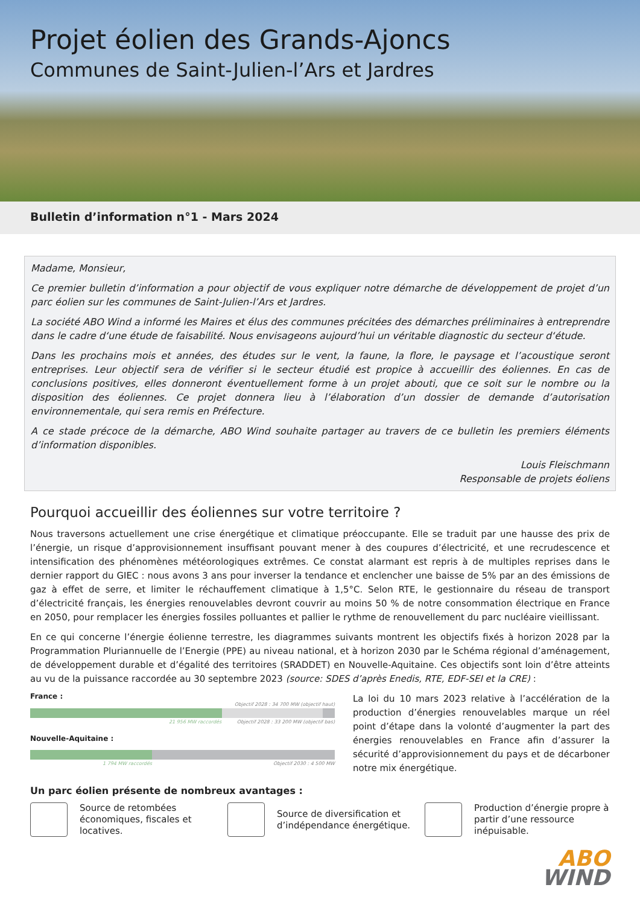Projet éolien des Grands-Ajoncs
Communes de Saint-Julien-l’Ars et Jardres
Bulletin d’information n°1 - Mars 2024
Madame, Monsieur,
Ce premier bulletin d’information a pour objectif de vous expliquer notre démarche de développement de projet d’un parc éolien sur les communes de Saint-Julien-l’Ars et Jardres.
La société ABO Wind a informé les Maires et élus des communes précitées des démarches préliminaires à entreprendre dans le cadre d‘une étude de faisabilité. Nous envisageons aujourd’hui un véritable diagnostic du secteur d‘étude.
Dans les prochains mois et années, des études sur le vent, la faune, la flore, le paysage et l’acoustique seront entreprises. Leur objectif sera de vérifier si le secteur étudié est propice à accueillir des éoliennes. En cas de conclusions positives, elles donneront éventuellement forme à un projet abouti, que ce soit sur le nombre ou la disposition des éoliennes. Ce projet donnera lieu à l’élaboration d’un dossier de demande d’autorisation environnementale, qui sera remis en Préfecture.
A ce stade précoce de la démarche, ABO Wind souhaite partager au travers de ce bulletin les premiers éléments d’information disponibles.
Louis Fleischmann
Responsable de projets éoliens
Pourquoi accueillir des éoliennes sur votre territoire ?
Nous traversons actuellement une crise énergétique et climatique préoccupante. Elle se traduit par une hausse des prix de l’énergie, un risque d’approvisionnement insuffisant pouvant mener à des coupures d’électricité, et une recrudescence et intensification des phénomènes météorologiques extrêmes. Ce constat alarmant est repris à de multiples reprises dans le dernier rapport du GIEC : nous avons 3 ans pour inverser la tendance et enclencher une baisse de 5% par an des émissions de gaz à effet de serre, et limiter le réchauffement climatique à 1,5°C. Selon RTE, le gestionnaire du réseau de transport d’électricité français, les énergies renouvelables devront couvrir au moins 50 % de notre consommation électrique en France en 2050, pour remplacer les énergies fossiles polluantes et pallier le rythme de renouvellement du parc nucléaire vieillissant.
En ce qui concerne l’énergie éolienne terrestre, les diagrammes suivants montrent les objectifs fixés à horizon 2028 par la Programmation Pluriannuelle de l’Energie (PPE) au niveau national, et à horizon 2030 par le Schéma régional d’aménagement, de développement durable et d’égalité des territoires (SRADDET) en Nouvelle-Aquitaine. Ces objectifs sont loin d’être atteints au vu de la puissance raccordée au 30 septembre 2023 (source: SDES d’après Enedis, RTE, EDF-SEI et la CRE) :
France :
Objectif 2028 : 34 700 MW (objectif haut)
21 956 MW raccordés Objectif 2028 : 33 200 MW (objectif bas)
Nouvelle-Aquitaine :
1 794 MW raccordés Objectif 2030 : 4 500 MW
La loi du 10 mars 2023 relative à l’accélération de la production d’énergies renouvelables marque un réel point d’étape dans la volonté d’augmenter la part des énergies renouvelables en France afin d’assurer la sécurité d’approvisionnement du pays et de décarboner notre mix énergétique.
Un parc éolien présente de nombreux avantages :
Source de retombées économiques, fiscales et locatives.
Source de diversification et d’indépendance énergétique.
Production d’énergie propre à partir d’une ressource inépuisable.
ABO
WIND